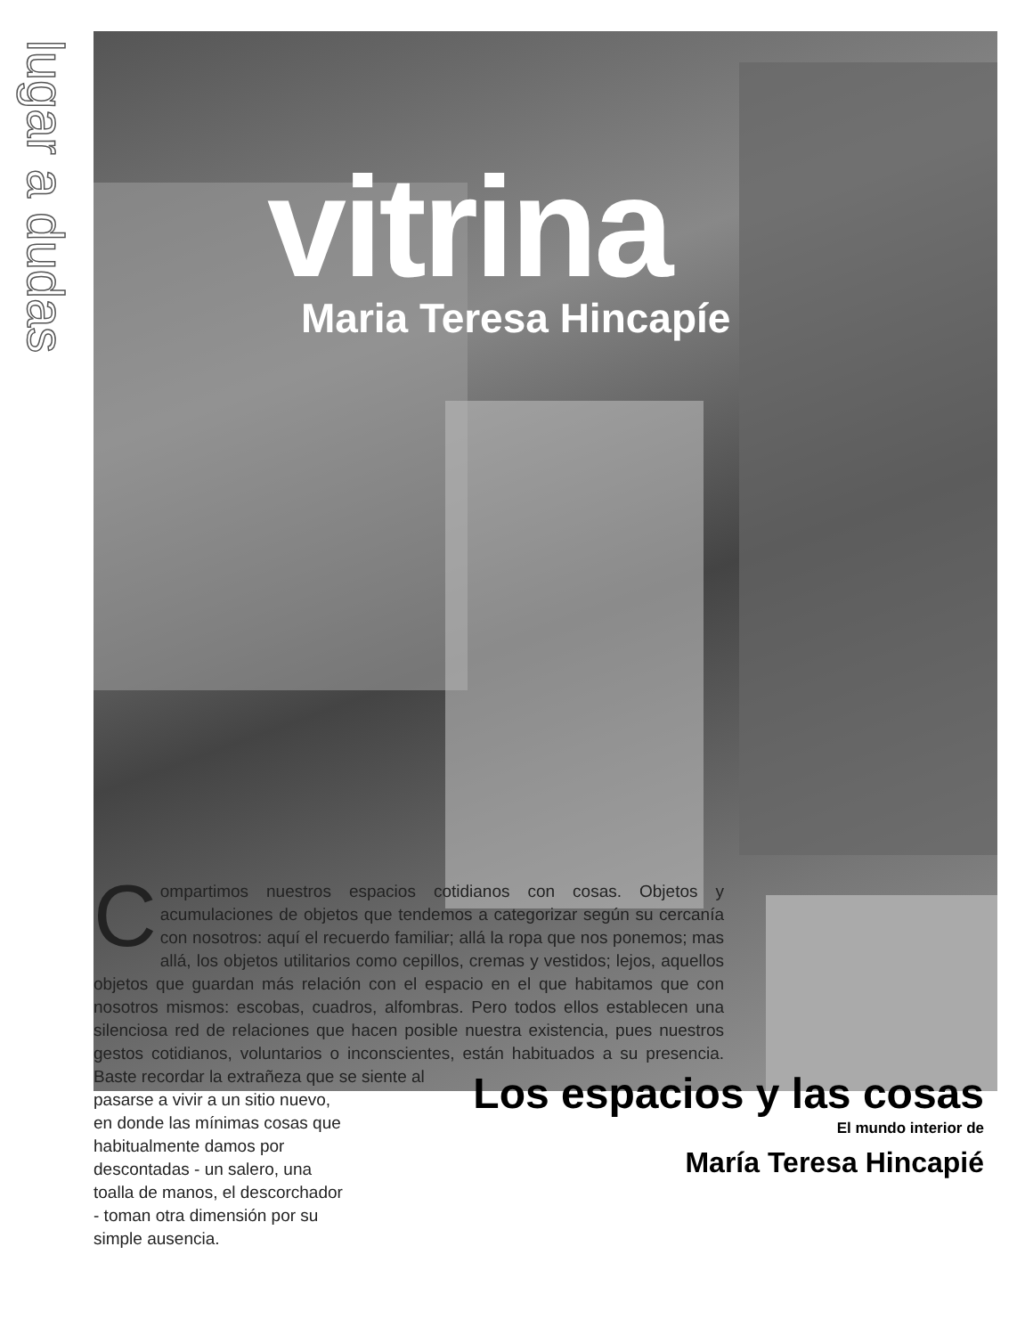lugar a dudas
vitrina
Maria Teresa Hincapíe
Compartimos nuestros espacios cotidianos con cosas. Objetos y acumulaciones de objetos que tendemos a categorizar según su cercanía con nosotros: aquí el recuerdo familiar; allá la ropa que nos ponemos; mas allá, los objetos utilitarios como cepillos, cremas y vestidos; lejos, aquellos objetos que guardan más relación con el espacio en el que habitamos que con nosotros mismos: escobas, cuadros, alfombras. Pero todos ellos establecen una silenciosa red de relaciones que hacen posible nuestra existencia, pues nuestros gestos cotidianos, voluntarios o inconscientes, están habituados a su presencia. Baste recordar la extrañeza que se siente al
pasarse a vivir a un sitio nuevo, en donde las mínimas cosas que habitualmente damos por descontadas - un salero, una toalla de manos, el descorchador - toman otra dimensión por su simple ausencia.
Los espacios y las cosas
El mundo interior de
María Teresa Hincapié